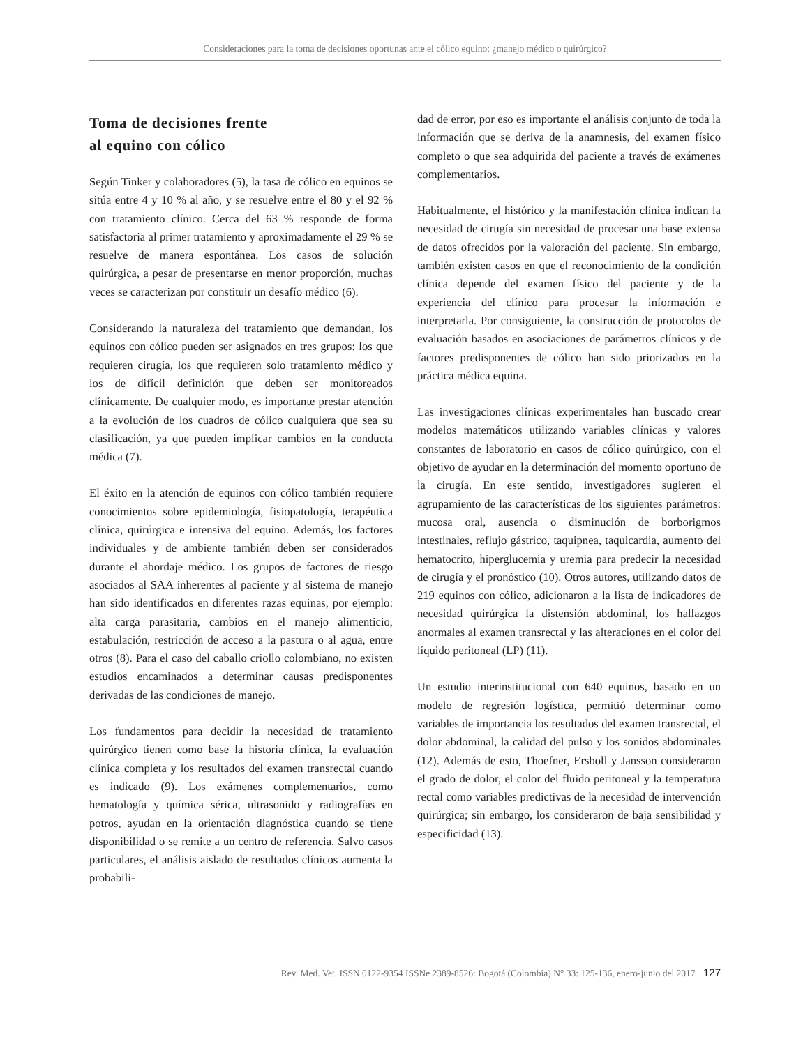Consideraciones para la toma de decisiones oportunas ante el cólico equino: ¿manejo médico o quirúrgico?
Toma de decisiones frente
al equino con cólico
Según Tinker y colaboradores (5), la tasa de cólico en equinos se sitúa entre 4 y 10 % al año, y se resuelve entre el 80 y el 92 % con tratamiento clínico. Cerca del 63 % responde de forma satisfactoria al primer tratamiento y aproximadamente el 29 % se resuelve de manera espontánea. Los casos de solución quirúrgica, a pesar de presentarse en menor proporción, muchas veces se caracterizan por constituir un desafío médico (6).
Considerando la naturaleza del tratamiento que demandan, los equinos con cólico pueden ser asignados en tres grupos: los que requieren cirugía, los que requieren solo tratamiento médico y los de difícil definición que deben ser monitoreados clínicamente. De cualquier modo, es importante prestar atención a la evolución de los cuadros de cólico cualquiera que sea su clasificación, ya que pueden implicar cambios en la conducta médica (7).
El éxito en la atención de equinos con cólico también requiere conocimientos sobre epidemiología, fisiopatología, terapéutica clínica, quirúrgica e intensiva del equino. Además, los factores individuales y de ambiente también deben ser considerados durante el abordaje médico. Los grupos de factores de riesgo asociados al SAA inherentes al paciente y al sistema de manejo han sido identificados en diferentes razas equinas, por ejemplo: alta carga parasitaria, cambios en el manejo alimenticio, estabulación, restricción de acceso a la pastura o al agua, entre otros (8). Para el caso del caballo criollo colombiano, no existen estudios encaminados a determinar causas predisponentes derivadas de las condiciones de manejo.
Los fundamentos para decidir la necesidad de tratamiento quirúrgico tienen como base la historia clínica, la evaluación clínica completa y los resultados del examen transrectal cuando es indicado (9). Los exámenes complementarios, como hematología y química sérica, ultrasonido y radiografías en potros, ayudan en la orientación diagnóstica cuando se tiene disponibilidad o se remite a un centro de referencia. Salvo casos particulares, el análisis aislado de resultados clínicos aumenta la probabili-
dad de error, por eso es importante el análisis conjunto de toda la información que se deriva de la anamnesis, del examen físico completo o que sea adquirida del paciente a través de exámenes complementarios.
Habitualmente, el histórico y la manifestación clínica indican la necesidad de cirugía sin necesidad de procesar una base extensa de datos ofrecidos por la valoración del paciente. Sin embargo, también existen casos en que el reconocimiento de la condición clínica depende del examen físico del paciente y de la experiencia del clínico para procesar la información e interpretarla. Por consiguiente, la construcción de protocolos de evaluación basados en asociaciones de parámetros clínicos y de factores predisponentes de cólico han sido priorizados en la práctica médica equina.
Las investigaciones clínicas experimentales han buscado crear modelos matemáticos utilizando variables clínicas y valores constantes de laboratorio en casos de cólico quirúrgico, con el objetivo de ayudar en la determinación del momento oportuno de la cirugía. En este sentido, investigadores sugieren el agrupamiento de las características de los siguientes parámetros: mucosa oral, ausencia o disminución de borborigmos intestinales, reflujo gástrico, taquipnea, taquicardia, aumento del hematocrito, hiperglucemia y uremia para predecir la necesidad de cirugía y el pronóstico (10). Otros autores, utilizando datos de 219 equinos con cólico, adicionaron a la lista de indicadores de necesidad quirúrgica la distensión abdominal, los hallazgos anormales al examen transrectal y las alteraciones en el color del líquido peritoneal (LP) (11).
Un estudio interinstitucional con 640 equinos, basado en un modelo de regresión logística, permitió determinar como variables de importancia los resultados del examen transrectal, el dolor abdominal, la calidad del pulso y los sonidos abdominales (12). Además de esto, Thoefner, Ersboll y Jansson consideraron el grado de dolor, el color del fluido peritoneal y la temperatura rectal como variables predictivas de la necesidad de intervención quirúrgica; sin embargo, los consideraron de baja sensibilidad y especificidad (13).
Rev. Med. Vet. ISSN 0122-9354 ISSNe 2389-8526: Bogotá (Colombia) N° 33: 125-136, enero-junio del 2017 127